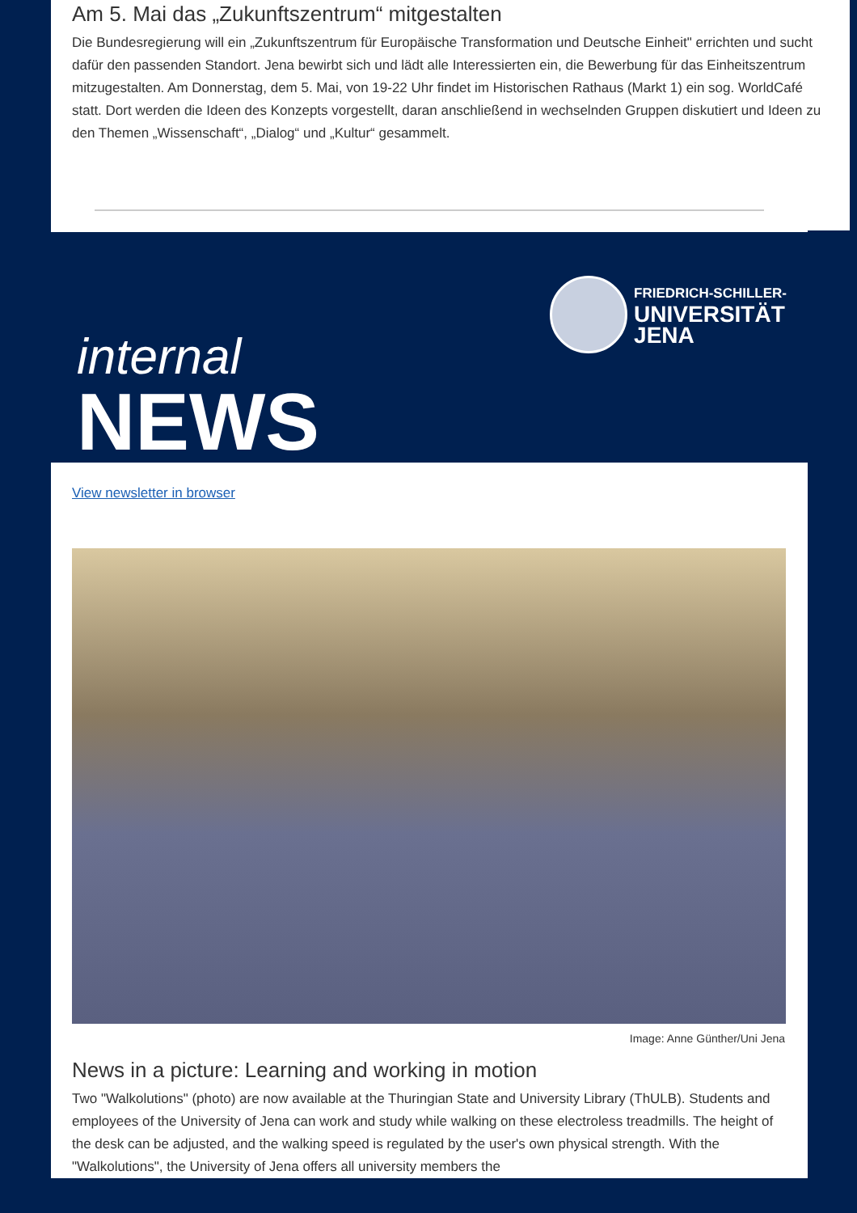Am 5. Mai das „Zukunftszentrum“ mitgestalten
Die Bundesregierung will ein „Zukunftszentrum für Europäische Transformation und Deutsche Einheit" errichten und sucht dafür den passenden Standort. Jena bewirbt sich und lädt alle Interessierten ein, die Bewerbung für das Einheitszentrum mitzugestalten. Am Donnerstag, dem 5. Mai, von 19-22 Uhr findet im Historischen Rathaus (Markt 1) ein sog. WorldCafé statt. Dort werden die Ideen des Konzepts vorgestellt, daran anschließend in wechselnden Gruppen diskutiert und Ideen zu den Themen „Wissenschaft“, „Dialog“ und „Kultur“ gesammelt.
internal
NEWS
FRIEDRICH-SCHILLER-
UNIVERSITÄT
JENA
View newsletter in browser
Image: Anne Günther/Uni Jena
News in a picture: Learning and working in motion
Two "Walkolutions" (photo) are now available at the Thuringian State and University Library (ThULB). Students and employees of the University of Jena can work and study while walking on these electroless treadmills. The height of the desk can be adjusted, and the walking speed is regulated by the user's own physical strength. With the "Walkolutions", the University of Jena offers all university members the